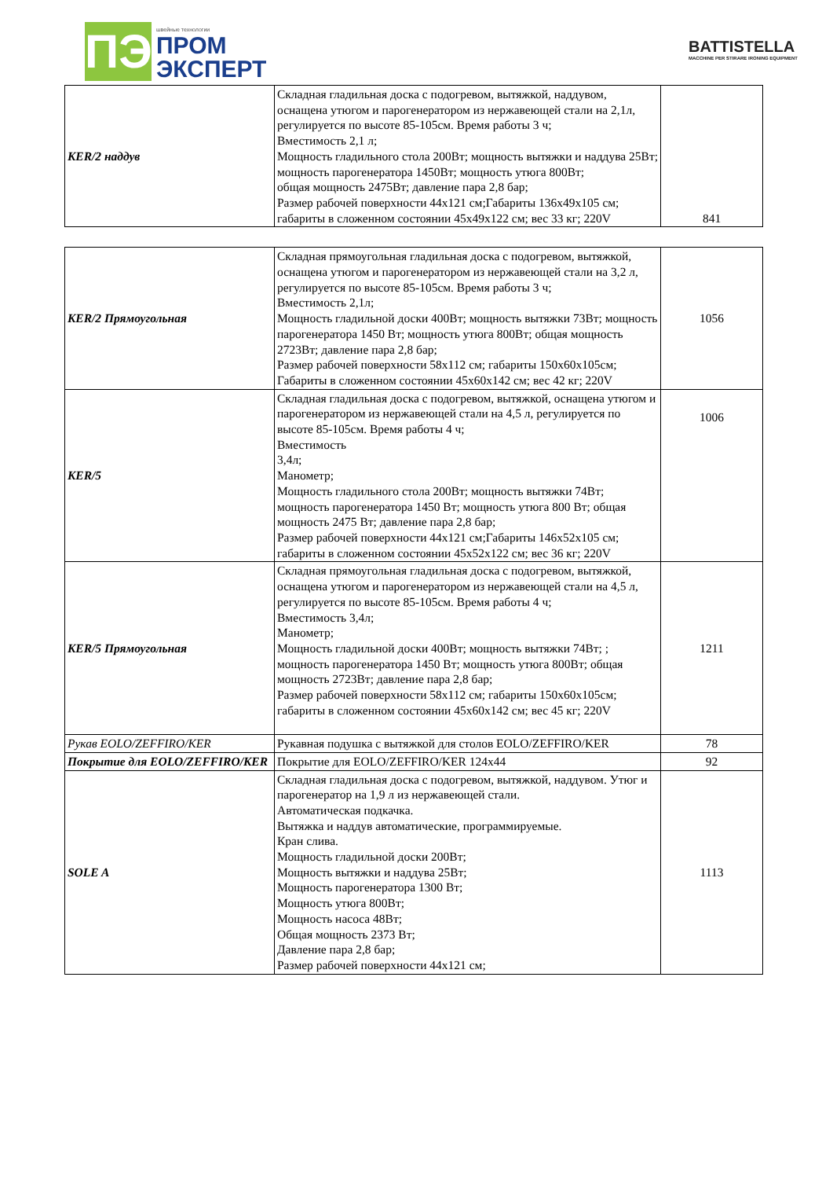ПЭ
швейные технологии
ПРОМ
ЭКСПЕРТ
BATTISTELLA
MACCHINE PER STIRARE IRONING EQUIPMENT
| KER/2 наддув | Складная гладильная доска с подогревом, вытяжкой, наддувом, оснащена утюгом и парогенератором из нержавеющей стали на 2,1л, регулируется по высоте 85-105см. Время работы 3 ч; Вместимость 2,1 л; Мощность гладильного стола 200Вт; мощность вытяжки и наддува 25Вт; мощность парогенератора 1450Вт; мощность утюга 800Вт; общая мощность 2475Вт; давление пара 2,8 бар; Размер рабочей поверхности 44х121 см;Габариты 136х49х105 см; габариты в сложенном состоянии 45х49х122 см; вес 33 кг; 220V | 841 |
| KER/2 Прямоугольная | Складная прямоугольная гладильная доска с подогревом, вытяжкой, оснащена утюгом и парогенератором из нержавеющей стали на 3,2 л, регулируется по высоте 85-105см. Время работы 3 ч; Вместимость 2,1л; Мощность гладильной доски 400Вт; мощность вытяжки 73Вт; мощность парогенератора 1450 Вт; мощность утюга 800Вт; общая мощность 2723Вт; давление пара 2,8 бар; Размер рабочей поверхности 58х112 см; габариты 150х60х105см; Габариты в сложенном состоянии 45х60х142 см; вес 42 кг; 220V | 1056 |
| KER/5 | Складная гладильная доска с подогревом, вытяжкой, оснащена утюгом и парогенератором из нержавеющей стали на 4,5 л, регулируется по высоте 85-105см. Время работы 4 ч; Вместимость 3,4л; Манометр; Мощность гладильного стола 200Вт; мощность вытяжки 74Вт; мощность парогенератора 1450 Вт; мощность утюга 800 Вт; общая мощность 2475 Вт; давление пара 2,8 бар; Размер рабочей поверхности 44х121 см;Габариты 146х52х105 см; габариты в сложенном состоянии 45х52х122 см; вес 36 кг; 220V | 1006 |
| KER/5 Прямоугольная | Складная прямоугольная гладильная доска с подогревом, вытяжкой, оснащена утюгом и парогенератором из нержавеющей стали на 4,5 л, регулируется по высоте 85-105см. Время работы 4 ч; Вместимость 3,4л; Манометр; Мощность гладильной доски 400Вт; мощность вытяжки 74Вт; ; мощность парогенератора 1450 Вт; мощность утюга 800Вт; общая мощность 2723Вт; давление пара 2,8 бар; Размер рабочей поверхности 58х112 см; габариты 150х60х105см; габариты в сложенном состоянии 45х60х142 см; вес 45 кг; 220V | 1211 |
| Рукав EOLO/ZEFFIRO/KER | Рукавная подушка с вытяжкой для столов EOLO/ZEFFIRO/KER | 78 |
| Покрытие для EOLO/ZEFFIRO/KER | Покрытие для EOLO/ZEFFIRO/KER 124х44 | 92 |
| SOLE A | Складная гладильная доска с подогревом, вытяжкой, наддувом. Утюг и парогенератор на 1,9 л из нержавеющей стали. Автоматическая подкачка. Вытяжка и наддув автоматические, программируемые. Кран слива. Мощность гладильной доски 200Вт; Мощность вытяжки и наддува 25Вт; Мощность парогенератора 1300 Вт; Мощность утюга 800Вт; Мощность насоса 48Вт; Общая мощность 2373 Вт; Давление пара 2,8 бар; Размер рабочей поверхности 44х121 см; | 1113 |